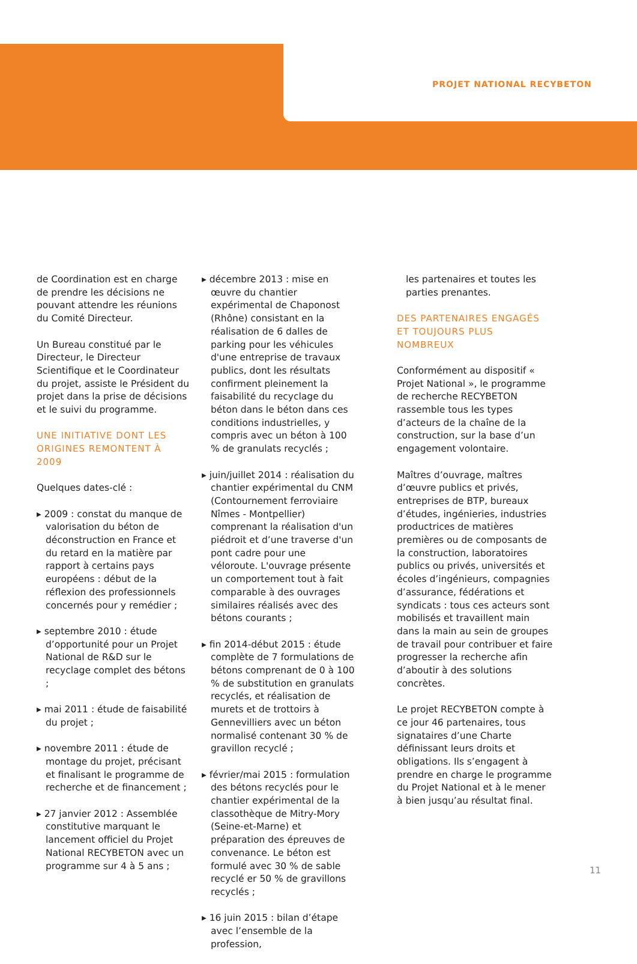PROJET NATIONAL RECYBETON
de Coordination est en charge de prendre les décisions ne pouvant attendre les réunions du Comité Directeur.
Un Bureau constitué par le Directeur, le Directeur Scientifique et le Coordinateur du projet, assiste le Président du projet dans la prise de décisions et le suivi du programme.
UNE INITIATIVE DONT LES ORIGINES REMONTENT À 2009
Quelques dates-clé :
▸ 2009 : constat du manque de valorisation du béton de déconstruction en France et du retard en la matière par rapport à certains pays européens : début de la réflexion des professionnels concernés pour y remédier ;
▸ septembre 2010 : étude d’opportunité pour un Projet National de R&D sur le recyclage complet des bétons ;
▸ mai 2011 : étude de faisabilité du projet ;
▸ novembre 2011 : étude de montage du projet, précisant et finalisant le programme de recherche et de financement ;
▸ 27 janvier 2012 : Assemblée constitutive marquant le lancement officiel du Projet National RECYBETON avec un programme sur 4 à 5 ans ;
▸ décembre 2013 : mise en œuvre du chantier expérimental de Chaponost (Rhône) consistant en la réalisation de 6 dalles de parking pour les véhicules d'une entreprise de travaux publics, dont les résultats confirment pleinement la faisabilité du recyclage du béton dans le béton dans ces conditions industrielles, y compris avec un béton à 100 % de granulats recyclés ;
▸ juin/juillet 2014 : réalisation du chantier expérimental du CNM (Contournement ferroviaire Nîmes - Montpellier) comprenant la réalisation d'un piédroit et d’une traverse d'un pont cadre pour une véloroute. L'ouvrage présente un comportement tout à fait comparable à des ouvrages similaires réalisés avec des bétons courants ;
▸ fin 2014-début 2015 : étude complète de 7 formulations de bétons comprenant de 0 à 100 % de substitution en granulats recyclés, et réalisation de murets et de trottoirs à Gennevilliers avec un béton normalisé contenant 30 % de gravillon recyclé ;
▸ février/mai 2015 : formulation des bétons recyclés pour le chantier expérimental de la classothèque de Mitry-Mory (Seine-et-Marne) et préparation des épreuves de convenance. Le béton est formulé avec 30 % de sable recyclé er 50 % de gravillons recyclés ;
▸ 16 juin 2015 : bilan d’étape avec l’ensemble de la profession,
les partenaires et toutes les parties prenantes.
DES PARTENAIRES ENGAGÉS ET TOUJOURS PLUS NOMBREUX
Conformément au dispositif « Projet National », le programme de recherche RECYBETON rassemble tous les types d’acteurs de la chaîne de la construction, sur la base d’un engagement volontaire.
Maîtres d’ouvrage, maîtres d’œuvre publics et privés, entreprises de BTP, bureaux d’études, ingénieries, industries productrices de matières premières ou de composants de la construction, laboratoires publics ou privés, universités et écoles d’ingénieurs, compagnies d’assurance, fédérations et syndicats : tous ces acteurs sont mobilisés et travaillent main dans la main au sein de groupes de travail pour contribuer et faire progresser la recherche afin d’aboutir à des solutions concrètes.
Le projet RECYBETON compte à ce jour 46 partenaires, tous signataires d’une Charte définissant leurs droits et obligations. Ils s’engagent à prendre en charge le programme du Projet National et à le mener à bien jusqu’au résultat final.
11